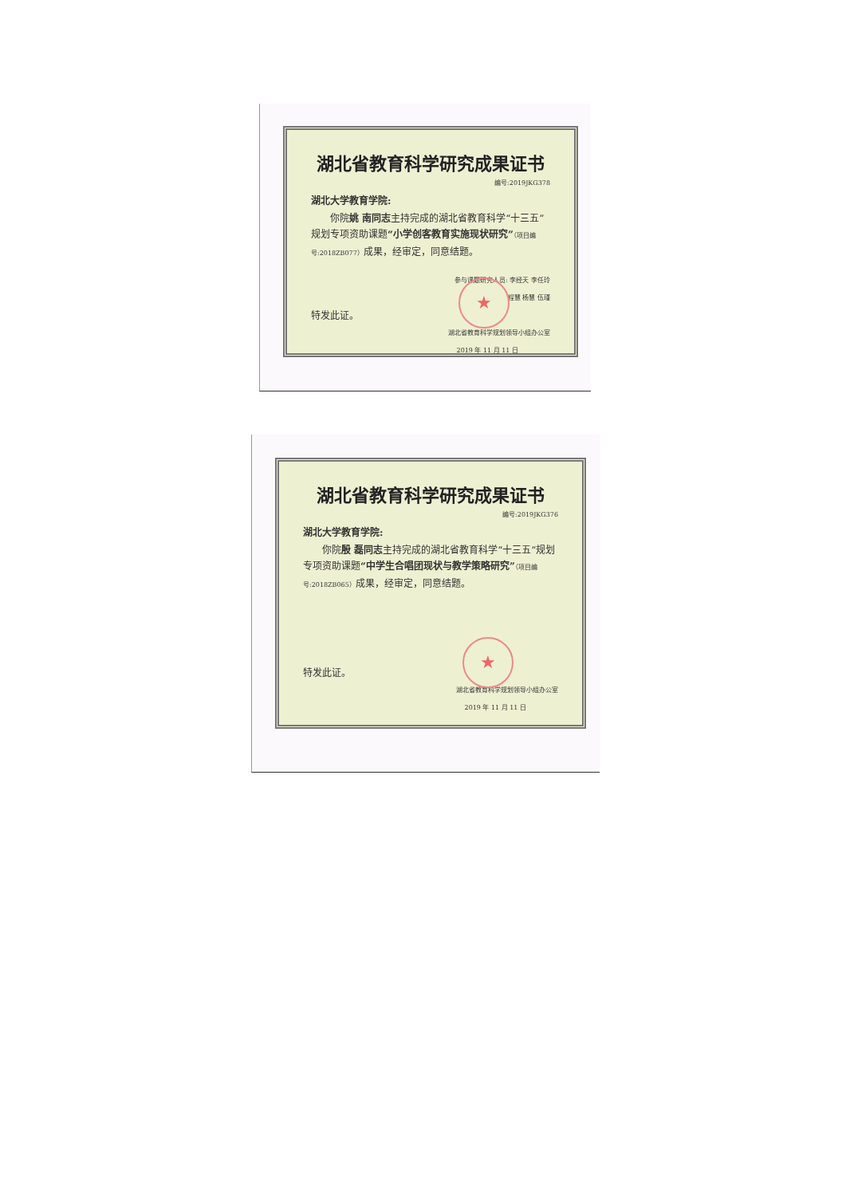湖北省教育科学研究成果证书
编号:2019JKG378
湖北大学教育学院:
  你院姚 南同志主持完成的湖北省教育科学“十三五”规划专项资助课题“小学创客教育实施现状研究”（项目编号:2018ZB077）成果，经审定，同意结题。
参与课题研究人员: 李经天 李任玲
程慧 杨慧 伍瑾
特发此证。
湖北省教育科学规划领导小组办公室
2019 年 11 月 11 日
★
湖北省教育科学研究成果证书
编号:2019JKG376
湖北大学教育学院:
  你院殷 磊同志主持完成的湖北省教育科学“十三五”规划专项资助课题“中学生合唱团现状与教学策略研究”（项目编号:2018ZB065）成果，经审定，同意结题。
特发此证。
湖北省教育科学规划领导小组办公室
2019 年 11 月 11 日
★